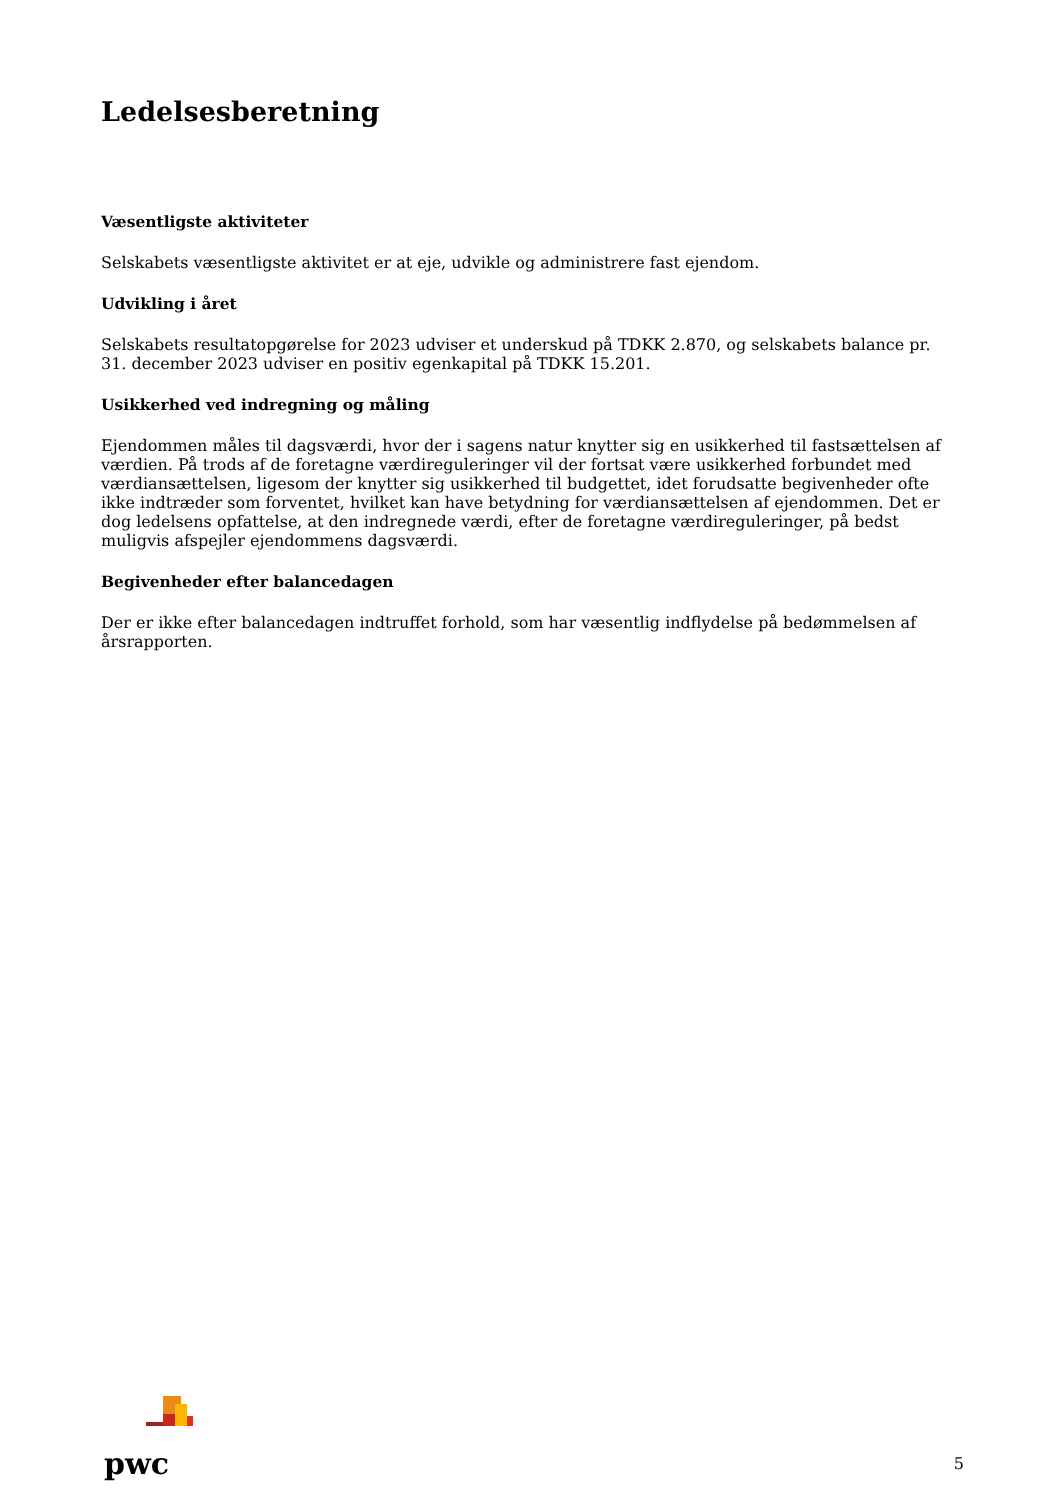Ledelsesberetning
Væsentligste aktiviteter
Selskabets væsentligste aktivitet er at eje, udvikle og administrere fast ejendom.
Udvikling i året
Selskabets resultatopgørelse for 2023 udviser et underskud på TDKK 2.870, og selskabets balance pr. 31. december 2023 udviser en positiv egenkapital på TDKK 15.201.
Usikkerhed ved indregning og måling
Ejendommen måles til dagsværdi, hvor der i sagens natur knytter sig en usikkerhed til fastsættelsen af værdien. På trods af de foretagne værdireguleringer vil der fortsat være usikkerhed forbundet med værdiansættelsen, ligesom der knytter sig usikkerhed til budgettet, idet forudsatte begivenheder ofte ikke indtræder som forventet, hvilket kan have betydning for værdiansættelsen af ejendommen. Det er dog ledelsens opfattelse, at den indregnede værdi, efter de foretagne værdireguleringer, på bedst muligvis afspejler ejendommens dagsværdi.
Begivenheder efter balancedagen
Der er ikke efter balancedagen indtruffet forhold, som har væsentlig indflydelse på bedømmelsen af årsrapporten.
pwc
5